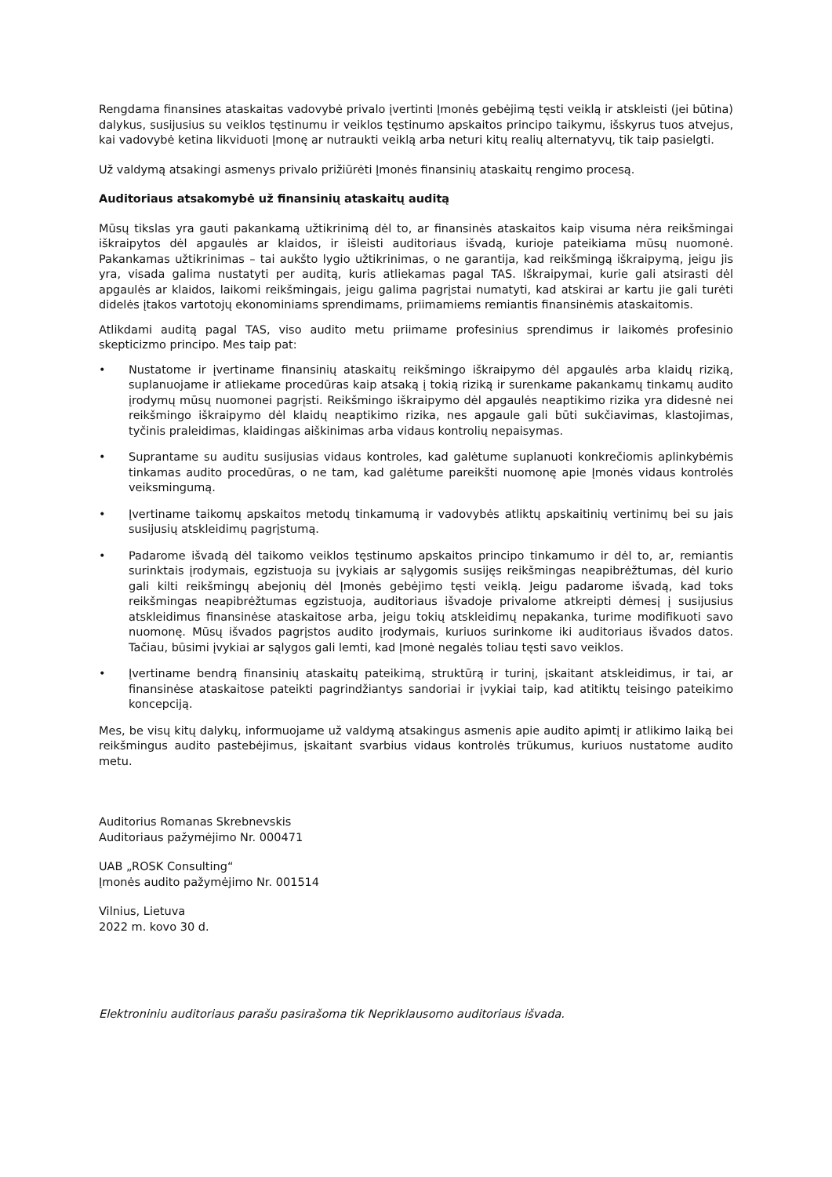Rengdama finansines ataskaitas vadovybė privalo įvertinti Įmonės gebėjimą tęsti veiklą ir atskleisti (jei būtina) dalykus, susijusius su veiklos tęstinumu ir veiklos tęstinumo apskaitos principo taikymu, išskyrus tuos atvejus, kai vadovybė ketina likviduoti Įmonę ar nutraukti veiklą arba neturi kitų realių alternatyvų, tik taip pasielgti.
Už valdymą atsakingi asmenys privalo prižiūrėti Įmonės finansinių ataskaitų rengimo procesą.
Auditoriaus atsakomybė už finansinių ataskaitų auditą
Mūsų tikslas yra gauti pakankamą užtikrinimą dėl to, ar finansinės ataskaitos kaip visuma nėra reikšmingai iškraipytos dėl apgaulės ar klaidos, ir išleisti auditoriaus išvadą, kurioje pateikiama mūsų nuomonė. Pakankamas užtikrinimas – tai aukšto lygio užtikrinimas, o ne garantija, kad reikšmingą iškraipymą, jeigu jis yra, visada galima nustatyti per auditą, kuris atliekamas pagal TAS. Iškraipymai, kurie gali atsirasti dėl apgaulės ar klaidos, laikomi reikšmingais, jeigu galima pagrįstai numatyti, kad atskirai ar kartu jie gali turėti didelės įtakos vartotojų ekonominiams sprendimams, priimamiems remiantis finansinėmis ataskaitomis.
Atlikdami auditą pagal TAS, viso audito metu priimame profesinius sprendimus ir laikomės profesinio skepticizmo principo. Mes taip pat:
• Nustatome ir įvertiname finansinių ataskaitų reikšmingo iškraipymo dėl apgaulės arba klaidų riziką, suplanuojame ir atliekame procedūras kaip atsaką į tokią riziką ir surenkame pakankamų tinkamų audito įrodymų mūsų nuomonei pagrįsti. Reikšmingo iškraipymo dėl apgaulės neaptikimo rizika yra didesnė nei reikšmingo iškraipymo dėl klaidų neaptikimo rizika, nes apgaule gali būti sukčiavimas, klastojimas, tyčinis praleidimas, klaidingas aiškinimas arba vidaus kontrolių nepaisymas.
• Suprantame su auditu susijusias vidaus kontroles, kad galėtume suplanuoti konkrečiomis aplinkybėmis tinkamas audito procedūras, o ne tam, kad galėtume pareikšti nuomonę apie Įmonės vidaus kontrolės veiksmingumą.
• Įvertiname taikomų apskaitos metodų tinkamumą ir vadovybės atliktų apskaitinių vertinimų bei su jais susijusių atskleidimų pagrįstumą.
• Padarome išvadą dėl taikomo veiklos tęstinumo apskaitos principo tinkamumo ir dėl to, ar, remiantis surinktais įrodymais, egzistuoja su įvykiais ar sąlygomis susijęs reikšmingas neapibrėžtumas, dėl kurio gali kilti reikšmingų abejonių dėl Įmonės gebėjimo tęsti veiklą. Jeigu padarome išvadą, kad toks reikšmingas neapibrėžtumas egzistuoja, auditoriaus išvadoje privalome atkreipti dėmesį į susijusius atskleidimus finansinėse ataskaitose arba, jeigu tokių atskleidimų nepakanka, turime modifikuoti savo nuomonę. Mūsų išvados pagrįstos audito įrodymais, kuriuos surinkome iki auditoriaus išvados datos. Tačiau, būsimi įvykiai ar sąlygos gali lemti, kad Įmonė negalės toliau tęsti savo veiklos.
• Įvertiname bendrą finansinių ataskaitų pateikimą, struktūrą ir turinį, įskaitant atskleidimus, ir tai, ar finansinėse ataskaitose pateikti pagrindžiantys sandoriai ir įvykiai taip, kad atitiktų teisingo pateikimo koncepciją.
Mes, be visų kitų dalykų, informuojame už valdymą atsakingus asmenis apie audito apimtį ir atlikimo laiką bei reikšmingus audito pastebėjimus, įskaitant svarbius vidaus kontrolės trūkumus, kuriuos nustatome audito metu.
Auditorius Romanas Skrebnevskis
Auditoriaus pažymėjimo Nr. 000471
UAB „ROSK Consulting“
Įmonės audito pažymėjimo Nr. 001514
Vilnius, Lietuva
2022 m. kovo 30 d.
Elektroniniu auditoriaus parašu pasirašoma tik Nepriklausomo auditoriaus išvada.